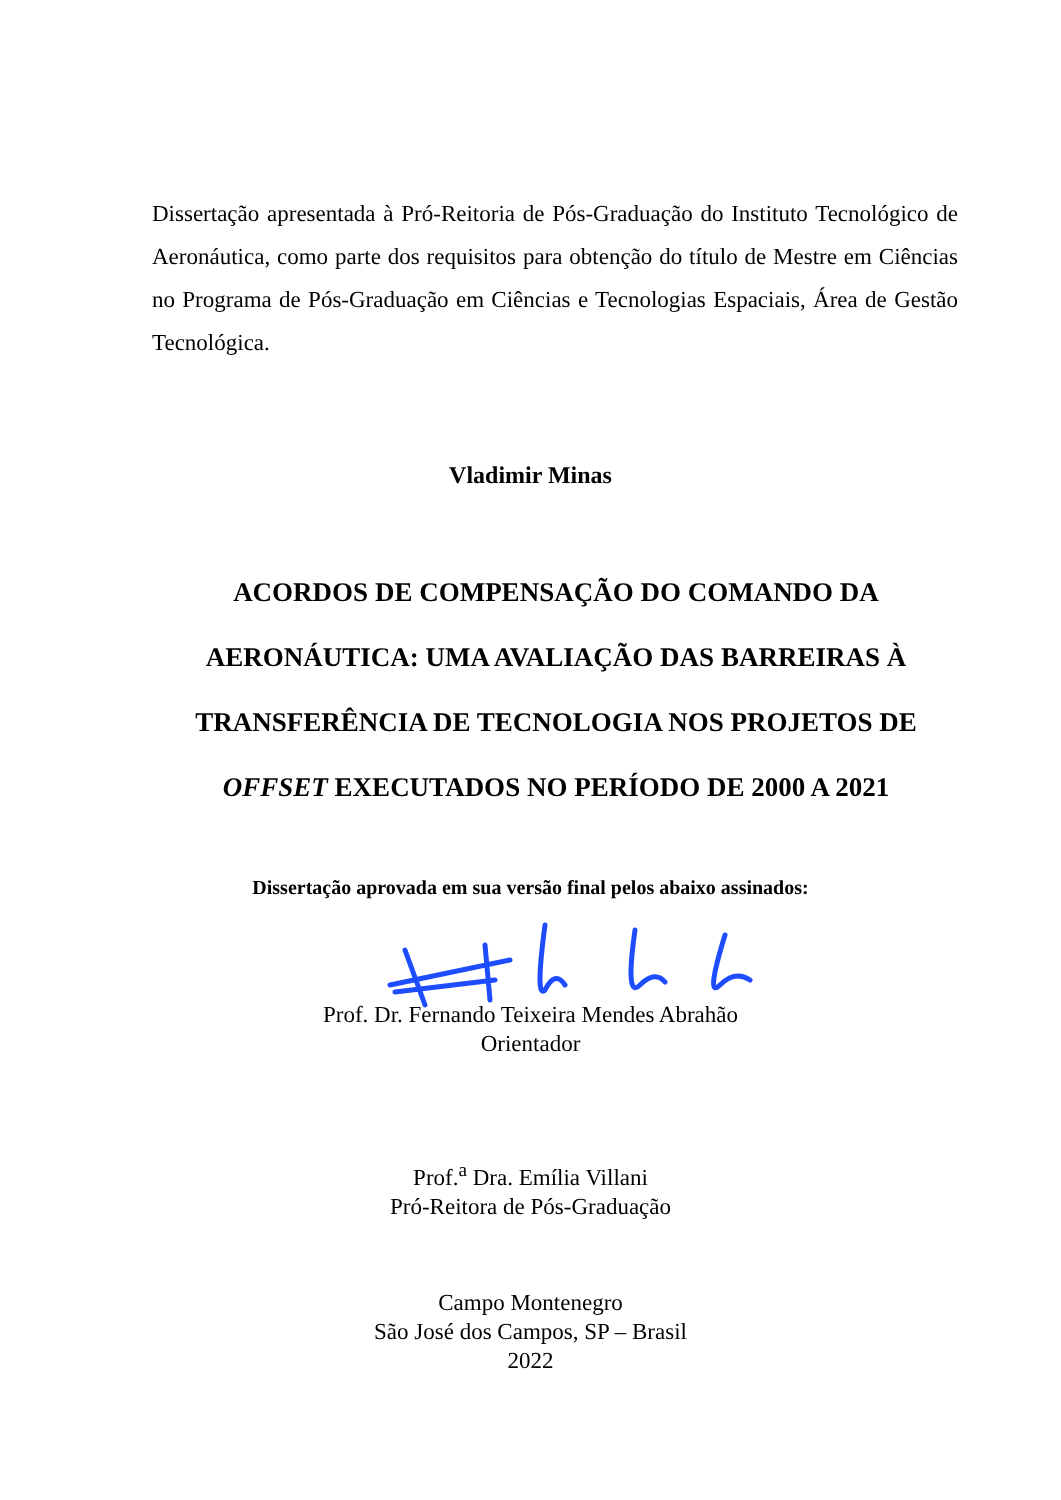Dissertação apresentada à Pró-Reitoria de Pós-Graduação do Instituto Tecnológico de Aeronáutica, como parte dos requisitos para obtenção do título de Mestre em Ciências no Programa de Pós-Graduação em Ciências e Tecnologias Espaciais, Área de Gestão Tecnológica.
Vladimir Minas
ACORDOS DE COMPENSAÇÃO DO COMANDO DA AERONÁUTICA: UMA AVALIAÇÃO DAS BARREIRAS À TRANSFERÊNCIA DE TECNOLOGIA NOS PROJETOS DE OFFSET EXECUTADOS NO PERÍODO DE 2000 A 2021
Dissertação aprovada em sua versão final pelos abaixo assinados:
Prof. Dr. Fernando Teixeira Mendes Abrahão
Orientador
Prof.<sup>a</sup> Dra. Emília Villani
Pró-Reitora de Pós-Graduação
Campo Montenegro
São José dos Campos, SP – Brasil
2022